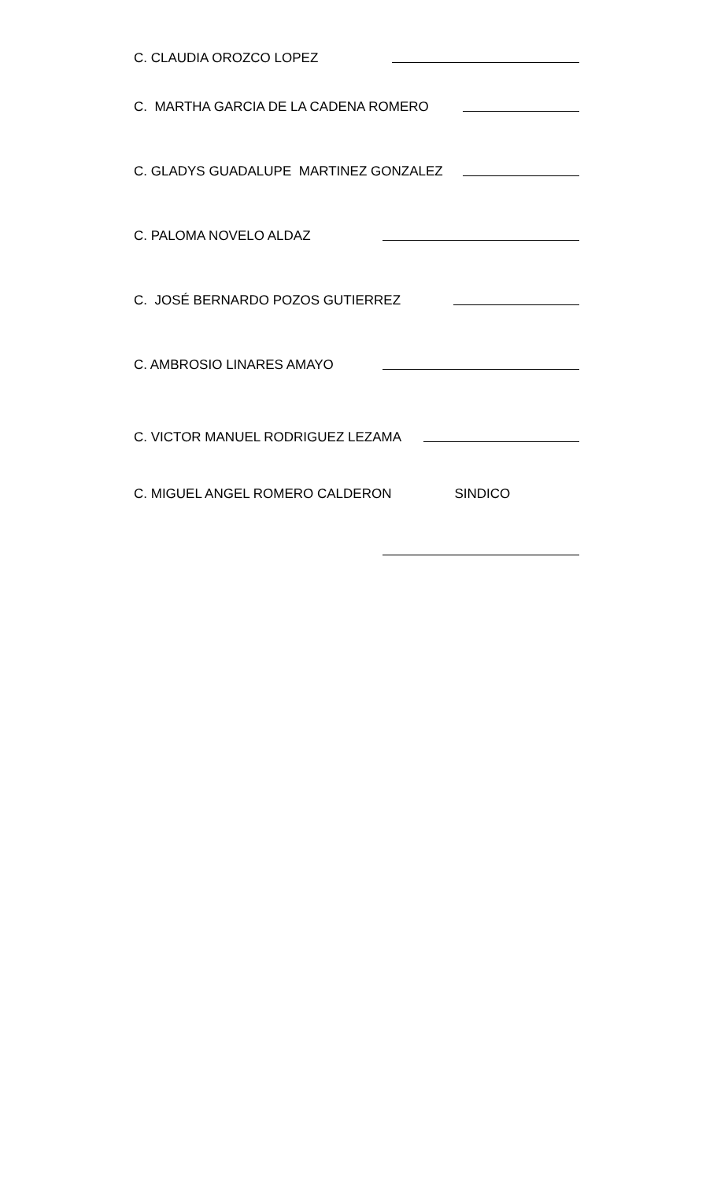C. CLAUDIA OROZCO LOPEZ
C. MARTHA GARCIA DE LA CADENA ROMERO
C. GLADYS GUADALUPE MARTINEZ GONZALEZ
C. PALOMA NOVELO ALDAZ
C. JOSÉ BERNARDO POZOS GUTIERREZ
C. AMBROSIO LINARES AMAYO
C. VICTOR MANUEL RODRIGUEZ LEZAMA
C. MIGUEL ANGEL ROMERO CALDERON SINDICO